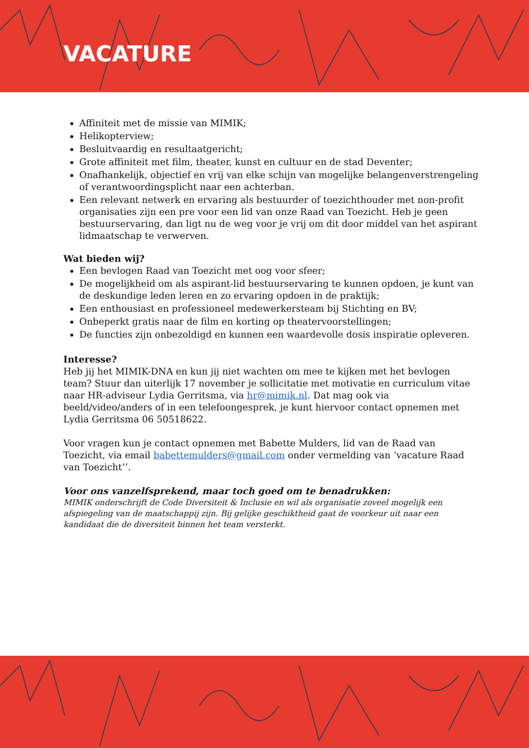VACATURE
Affiniteit met de missie van MIMIK;
Helikopterview;
Besluitvaardig en resultaatgericht;
Grote affiniteit met film, theater, kunst en cultuur en de stad Deventer;
Onafhankelijk, objectief en vrij van elke schijn van mogelijke belangenverstrengeling of verantwoordingsplicht naar een achterban.
Een relevant netwerk en ervaring als bestuurder of toezichthouder met non-profit organisaties zijn een pre voor een lid van onze Raad van Toezicht. Heb je geen bestuurservaring, dan ligt nu de weg voor je vrij om dit door middel van het aspirant lidmaatschap te verwerven.
Wat bieden wij?
Een bevlogen Raad van Toezicht met oog voor sfeer;
De mogelijkheid om als aspirant-lid bestuurservaring te kunnen opdoen, je kunt van de deskundige leden leren en zo ervaring opdoen in de praktijk;
Een enthousiast en professioneel medewerkersteam bij Stichting en BV;
Onbeperkt gratis naar de film en korting op theatervoorstellingen;
De functies zijn onbezoldigd en kunnen een waardevolle dosis inspiratie opleveren.
Interesse?
Heb jij het MIMIK-DNA en kun jij niet wachten om mee te kijken met het bevlogen team? Stuur dan uiterlijk 17 november je sollicitatie met motivatie en curriculum vitae naar HR-adviseur Lydia Gerritsma, via hr@mimik.nl. Dat mag ook via beeld/video/anders of in een telefoongesprek, je kunt hiervoor contact opnemen met Lydia Gerritsma 06 50518622.
Voor vragen kun je contact opnemen met Babette Mulders, lid van de Raad van Toezicht, via email babettemulders@gmail.com onder vermelding van ‘vacature Raad van Toezicht’’.
Voor ons vanzelfsprekend, maar toch goed om te benadrukken:
MIMIK onderschrijft de Code Diversiteit & Inclusie en wil als organisatie zoveel mogelijk een afspiegeling van de maatschappij zijn. Bij gelijke geschiktheid gaat de voorkeur uit naar een kandidaat die de diversiteit binnen het team versterkt.